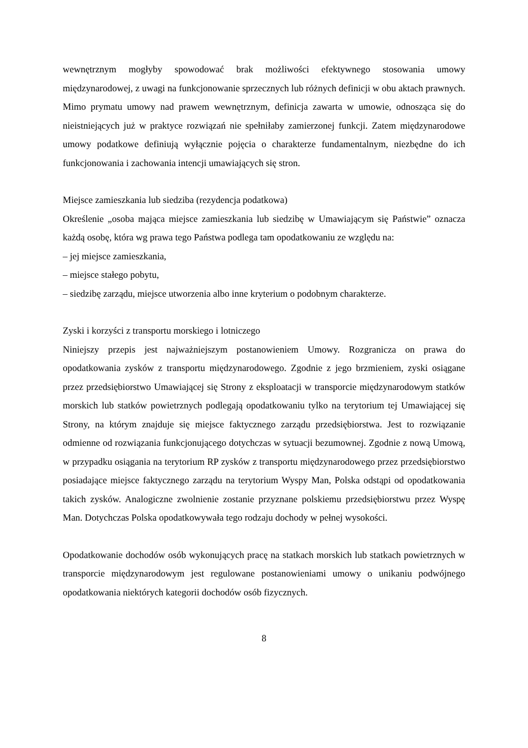wewnętrznym mogłyby spowodować brak możliwości efektywnego stosowania umowy międzynarodowej, z uwagi na funkcjonowanie sprzecznych lub różnych definicji w obu aktach prawnych. Mimo prymatu umowy nad prawem wewnętrznym, definicja zawarta w umowie, odnosząca się do nieistniejących już w praktyce rozwiązań nie spełniłaby zamierzonej funkcji. Zatem międzynarodowe umowy podatkowe definiują wyłącznie pojęcia o charakterze fundamentalnym, niezbędne do ich funkcjonowania i zachowania intencji umawiających się stron.
Miejsce zamieszkania lub siedziba (rezydencja podatkowa)
Określenie „osoba mająca miejsce zamieszkania lub siedzibę w Umawiającym się Państwie” oznacza każdą osobę, która wg prawa tego Państwa podlega tam opodatkowaniu ze względu na:
– jej miejsce zamieszkania,
– miejsce stałego pobytu,
– siedzibę zarządu, miejsce utworzenia albo inne kryterium o podobnym charakterze.
Zyski i korzyści z transportu morskiego i lotniczego
Niniejszy przepis jest najważniejszym postanowieniem Umowy. Rozgranicza on prawa do opodatkowania zysków z transportu międzynarodowego. Zgodnie z jego brzmieniem, zyski osiągane przez przedsiębiorstwo Umawiającej się Strony z eksploatacji w transporcie międzynarodowym statków morskich lub statków powietrznych podlegają opodatkowaniu tylko na terytorium tej Umawiającej się Strony, na którym znajduje się miejsce faktycznego zarządu przedsiębiorstwa. Jest to rozwiązanie odmienne od rozwiązania funkcjonującego dotychczas w sytuacji bezumownej. Zgodnie z nową Umową, w przypadku osiągania na terytorium RP zysków z transportu międzynarodowego przez przedsiębiorstwo posiadające miejsce faktycznego zarządu na terytorium Wyspy Man, Polska odstąpi od opodatkowania takich zysków. Analogiczne zwolnienie zostanie przyznane polskiemu przedsiębiorstwu przez Wyspę Man. Dotychczas Polska opodatkowywała tego rodzaju dochody w pełnej wysokości.
Opodatkowanie dochodów osób wykonujących pracę na statkach morskich lub statkach powietrznych w transporcie międzynarodowym jest regulowane postanowieniami umowy o unikaniu podwójnego opodatkowania niektórych kategorii dochodów osób fizycznych.
8